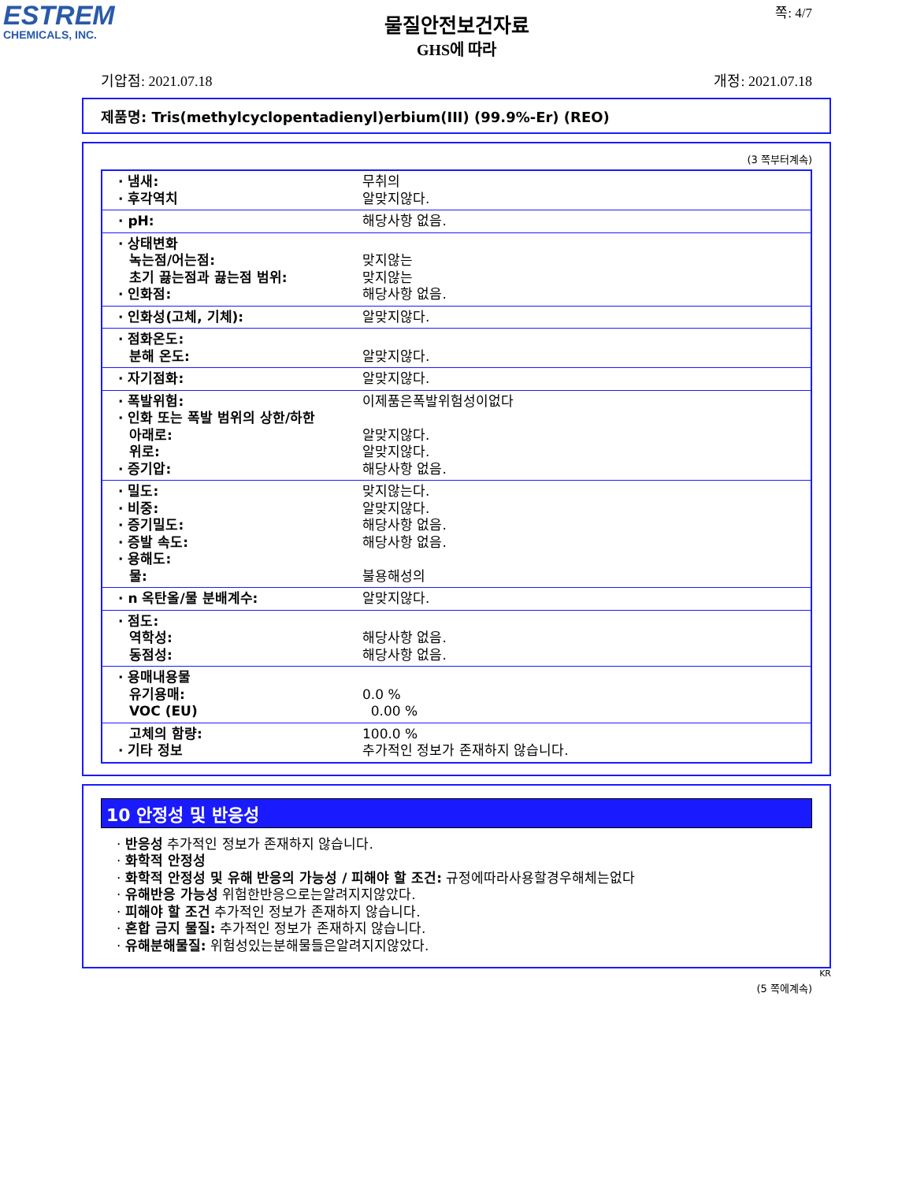ESTREM
CHEMICALS, INC.
쪽: 4/7
물질안전보건자료
GHS에 따라
기압점: 2021.07.18 개정: 2021.07.18
제품명: Tris(methylcyclopentadienyl)erbium(III) (99.9%-Er) (REO)
(3 쪽부터계속)
| · 냄새: · 후각역치 | 무취의 알맞지않다. |
| · pH: | 해당사항 없음. |
| · 상태변화 녹는점/어는점: 초기 끓는점과 끓는점 범위: · 인화점: | 맞지않는 맞지않는 해당사항 없음. |
| · 인화성(고체, 기체): | 알맞지않다. |
| · 점화온도: 분해 온도: | 알맞지않다. |
| · 자기점화: | 알맞지않다. |
| · 폭발위험: · 인화 또는 폭발 범위의 상한/하한 아래로: 위로: · 증기압: | 이제품은폭발위험성이없다 알맞지않다. 알맞지않다. 해당사항 없음. |
| · 밀도: · 비중: · 증기밀도: · 증발 속도: · 용해도: 물: | 맞지않는다. 알맞지않다. 해당사항 없음. 해당사항 없음. 불용해성의 |
| · n 옥탄올/물 분배계수: | 알맞지않다. |
| · 점도: 역학성: 동점성: | 해당사항 없음. 해당사항 없음. |
| · 용매내용물 유기용매: VOC (EU) | 0.0 % 0.00 % |
| 고체의 함량: · 기타 정보 | 100.0 % 추가적인 정보가 존재하지 않습니다. |
10 안정성 및 반응성
· 반응성 추가적인 정보가 존재하지 않습니다.
· 화학적 안정성
· 화학적 안정성 및 유해 반응의 가능성 / 피해야 할 조건: 규정에따라사용할경우해체는없다
· 유해반응 가능성 위험한반응으로는알려지지않았다.
· 피해야 할 조건 추가적인 정보가 존재하지 않습니다.
· 혼합 금지 물질: 추가적인 정보가 존재하지 않습니다.
· 유해분해물질: 위험성있는분해물들은알려지지않았다.
KR
(5 쪽에계속)